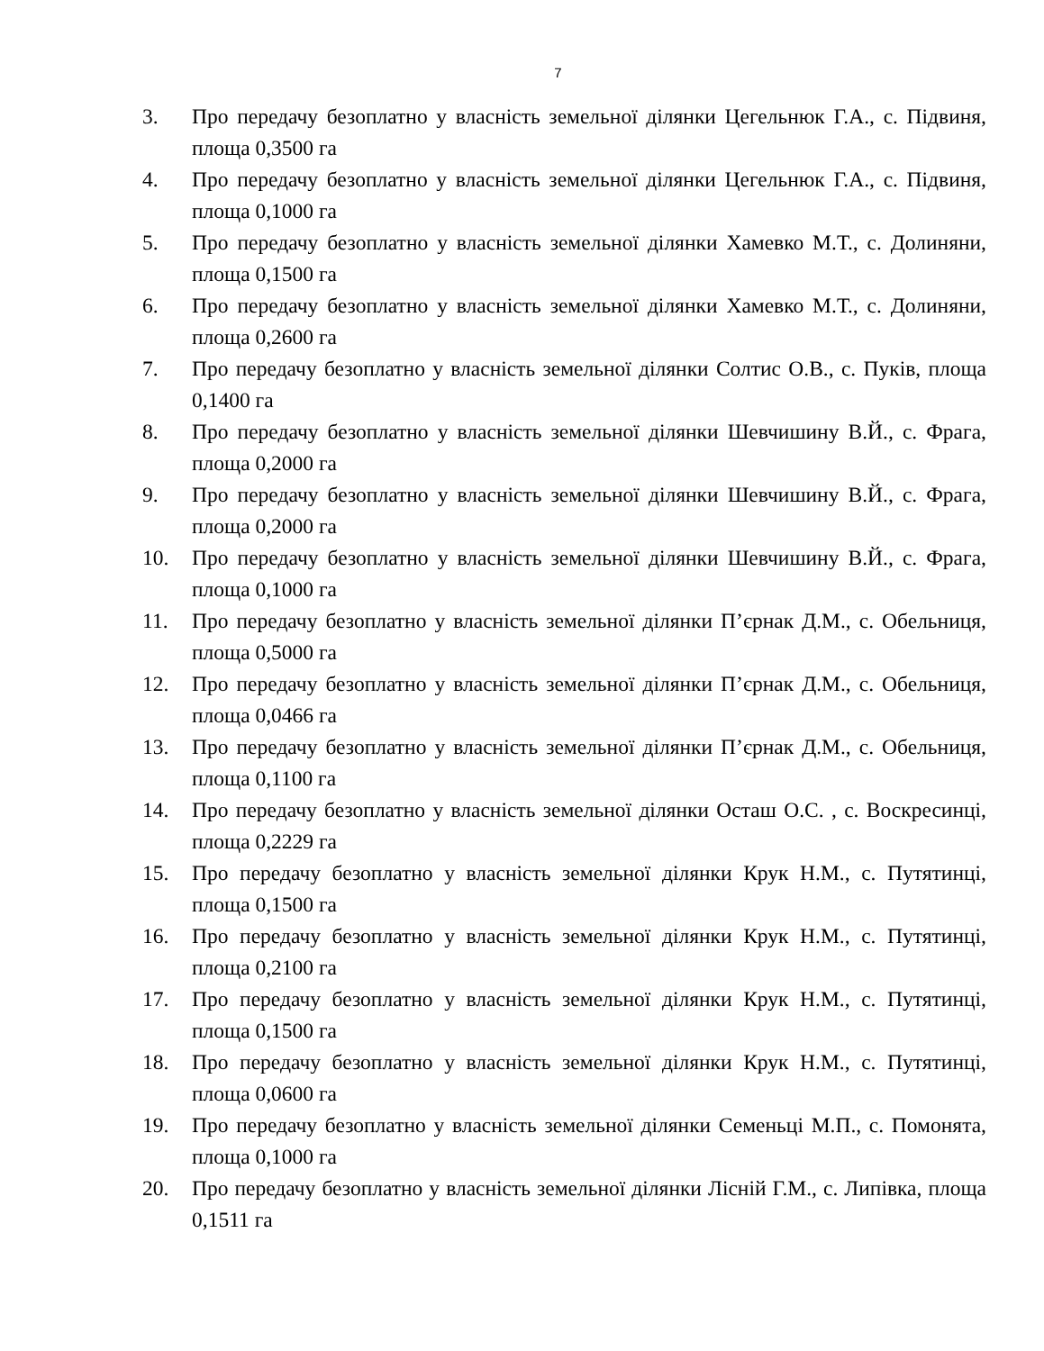7
3. Про передачу безоплатно у власність земельної ділянки Цегельнюк Г.А., с. Підвиня, площа 0,3500 га
4. Про передачу безоплатно у власність земельної ділянки Цегельнюк Г.А., с. Підвиня, площа 0,1000 га
5. Про передачу безоплатно у власність земельної ділянки Хамевко М.Т., с. Долиняни, площа 0,1500 га
6. Про передачу безоплатно у власність земельної ділянки Хамевко М.Т., с. Долиняни, площа 0,2600 га
7. Про передачу безоплатно у власність земельної ділянки Солтис О.В., с. Пуків, площа 0,1400 га
8. Про передачу безоплатно у власність земельної ділянки Шевчишину В.Й., с. Фрага, площа 0,2000 га
9. Про передачу безоплатно у власність земельної ділянки Шевчишину В.Й., с. Фрага, площа 0,2000 га
10. Про передачу безоплатно у власність земельної ділянки Шевчишину В.Й., с. Фрага, площа 0,1000 га
11. Про передачу безоплатно у власність земельної ділянки П’єрнак Д.М., с. Обельниця, площа 0,5000 га
12. Про передачу безоплатно у власність земельної ділянки П’єрнак Д.М., с. Обельниця, площа 0,0466 га
13. Про передачу безоплатно у власність земельної ділянки П’єрнак Д.М., с. Обельниця, площа 0,1100 га
14. Про передачу безоплатно у власність земельної ділянки Осташ О.С. , с. Воскресинці, площа 0,2229 га
15. Про передачу безоплатно у власність земельної ділянки Крук Н.М., с. Путятинці, площа 0,1500 га
16. Про передачу безоплатно у власність земельної ділянки Крук Н.М., с. Путятинці, площа 0,2100 га
17. Про передачу безоплатно у власність земельної ділянки Крук Н.М., с. Путятинці, площа 0,1500 га
18. Про передачу безоплатно у власність земельної ділянки Крук Н.М., с. Путятинці, площа 0,0600 га
19. Про передачу безоплатно у власність земельної ділянки Семеньці М.П., с. Помонята, площа 0,1000 га
20. Про передачу безоплатно у власність земельної ділянки Лісній Г.М., с. Липівка, площа 0,1511 га